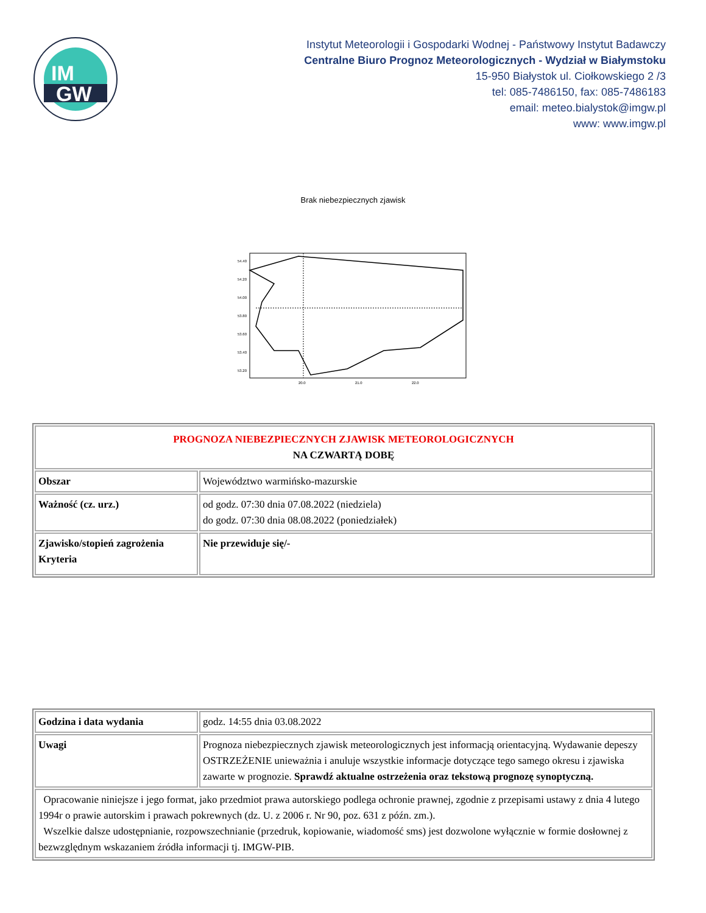IM
GW
Instytut Meteorologii i Gospodarki Wodnej - Państwowy Instytut Badawczy
Centralne Biuro Prognoz Meteorologicznych - Wydział w Białymstoku
15-950 Białystok ul. Ciołkowskiego 2 /3
tel: 085-7486150, fax: 085-7486183
email: meteo.bialystok@imgw.pl
www: www.imgw.pl
Brak niebezpiecznych zjawisk
54.40
54.20
54.00
53.80
53.60
53.40
53.20
20.0
21.0
22.0
| PROGNOZA NIEBEZPIECZNYCH ZJAWISK METEOROLOGICZNYCH NA CZWARTĄ DOBĘ | |
| Obszar | Województwo warmińsko-mazurskie |
| Ważność (cz. urz.) | od godz. 07:30 dnia 07.08.2022 (niedziela) do godz. 07:30 dnia 08.08.2022 (poniedziałek) |
| Zjawisko/stopień zagrożenia Kryteria | Nie przewiduje się/- |
| Godzina i data wydania | godz. 14:55 dnia 03.08.2022 |
| Uwagi | Prognoza niebezpiecznych zjawisk meteorologicznych jest informacją orientacyjną. Wydawanie depeszy OSTRZEŻENIE unieważnia i anuluje wszystkie informacje dotyczące tego samego okresu i zjawiska zawarte w prognozie. Sprawdź aktualne ostrzeżenia oraz tekstową prognozę synoptyczną. |
| Opracowanie niniejsze i jego format, jako przedmiot prawa autorskiego podlega ochronie prawnej, zgodnie z przepisami ustawy z dnia 4 lutego 1994r o prawie autorskim i prawach pokrewnych (dz. U. z 2006 r. Nr 90, poz. 631 z późn. zm.). Wszelkie dalsze udostępnianie, rozpowszechnianie (przedruk, kopiowanie, wiadomość sms) jest dozwolone wyłącznie w formie dosłownej z bezwzględnym wskazaniem źródła informacji tj. IMGW-PIB. | |